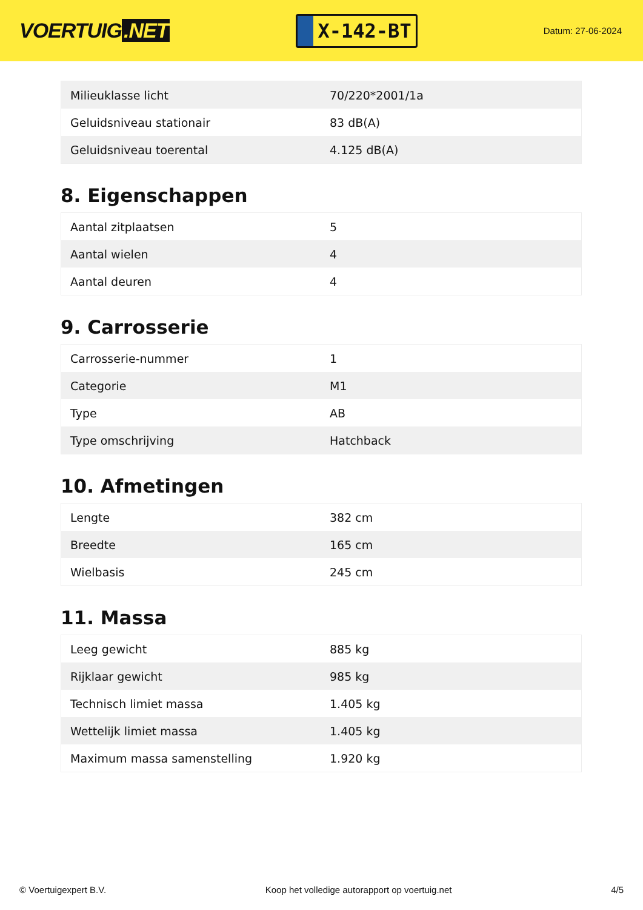VOERTUIG.NET
X-142-BT
Datum: 27-06-2024
| Milieuklasse licht | 70/220*2001/1a |
| Geluidsniveau stationair | 83 dB(A) |
| Geluidsniveau toerental | 4.125 dB(A) |
8. Eigenschappen
| Aantal zitplaatsen | 5 |
| Aantal wielen | 4 |
| Aantal deuren | 4 |
9. Carrosserie
| Carrosserie-nummer | 1 |
| Categorie | M1 |
| Type | AB |
| Type omschrijving | Hatchback |
10. Afmetingen
| Lengte | 382 cm |
| Breedte | 165 cm |
| Wielbasis | 245 cm |
11. Massa
| Leeg gewicht | 885 kg |
| Rijklaar gewicht | 985 kg |
| Technisch limiet massa | 1.405 kg |
| Wettelijk limiet massa | 1.405 kg |
| Maximum massa samenstelling | 1.920 kg |
© Voertuigexpert B.V. Koop het volledige autorapport op voertuig.net 4/5